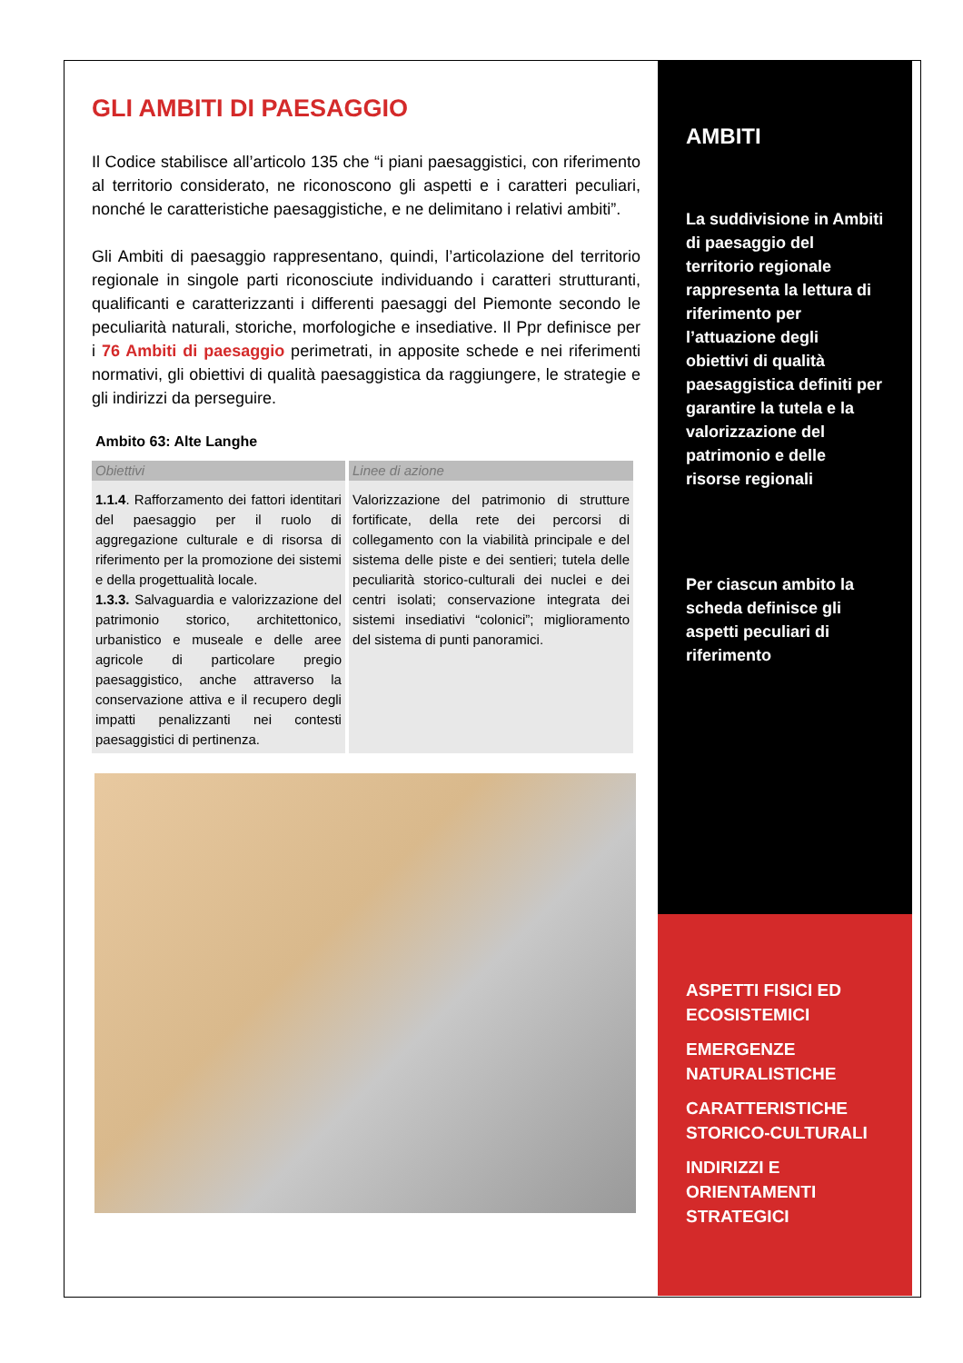GLI AMBITI DI PAESAGGIO
Il Codice stabilisce all’articolo 135 che “i piani paesaggistici, con riferimento al territorio considerato, ne riconoscono gli aspetti e i caratteri peculiari, nonché le caratteristiche paesaggistiche, e ne delimitano i relativi ambiti”.
Gli Ambiti di paesaggio rappresentano, quindi, l’articolazione del territorio regionale in singole parti riconosciute individuando i caratteri strutturanti, qualificanti e caratterizzanti i differenti paesaggi del Piemonte secondo le peculiarità naturali, storiche, morfologiche e insediative. Il Ppr definisce per i 76 Ambiti di paesaggio perimetrati, in apposite schede e nei riferimenti normativi, gli obiettivi di qualità paesaggistica da raggiungere, le strategie e gli indirizzi da perseguire.
Ambito 63: Alte Langhe
| Obiettivi | Linee di azione |
| --- | --- |
| 1.1.4 . Rafforzamento dei fattori identitari del paesaggio per il ruolo di aggregazione culturale e di risorsa di riferimento per la promozione dei sistemi e della progettualità locale. 1.3.3. Salvaguardia e valorizzazione del patrimonio storico, architettonico, urbanistico e museale e delle aree agricole di particolare pregio paesaggistico, anche attraverso la conservazione attiva e il recupero degli impatti penalizzanti nei contesti paesaggistici di pertinenza. | Valorizzazione del patrimonio di strutture fortificate, della rete dei percorsi di collegamento con la viabilità principale e del sistema delle piste e dei sentieri; tutela delle peculiarità storico-culturali dei nuclei e dei centri isolati; conservazione integrata dei sistemi insediativi “colonici”; miglioramento del sistema di punti panoramici. |
AMBITI
La suddivisione in Ambiti di paesaggio del territorio regionale rappresenta la lettura di riferimento per l’attuazione degli obiettivi di qualità paesaggistica definiti per garantire la tutela e la valorizzazione del patrimonio e delle risorse regionali
Per ciascun ambito la scheda definisce gli aspetti peculiari di riferimento
ASPETTI FISICI ED ECOSISTEMICI
EMERGENZE NATURALISTICHE
CARATTERISTICHE STORICO-CULTURALI
INDIRIZZI E ORIENTAMENTI STRATEGICI